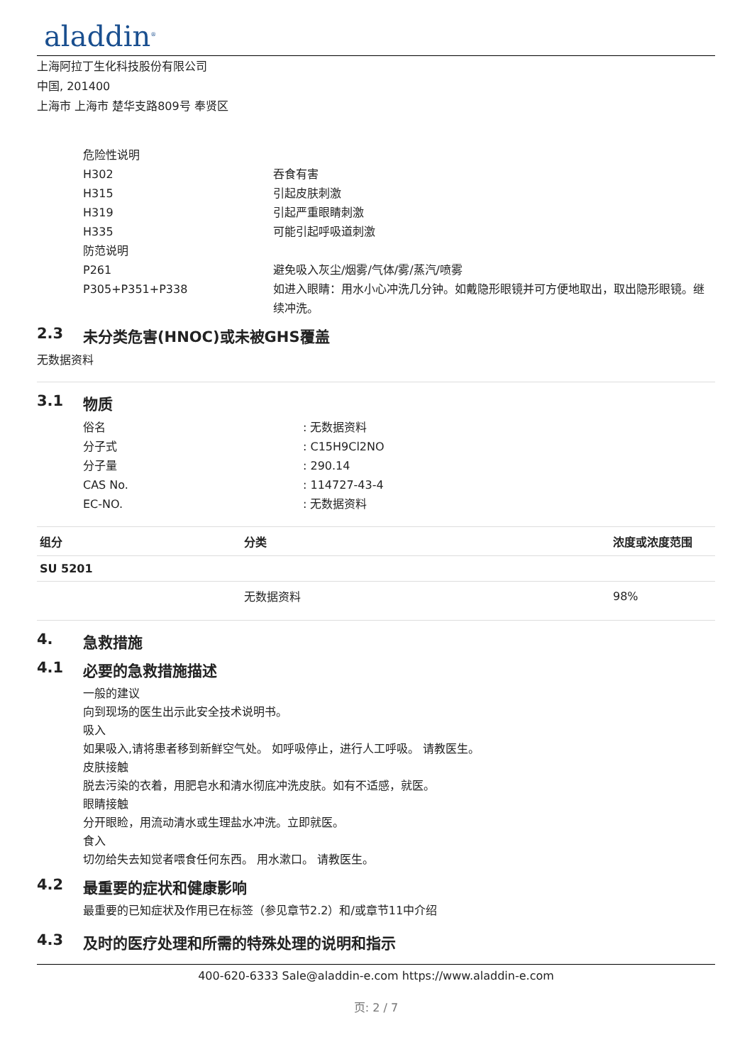aladdin<sup>®</sup>
上海阿拉丁生化科技股份有限公司
中国, 201400
上海市 上海市 楚华支路809号 奉贤区
危险性说明
H302 吞食有害
H315 引起皮肤刺激
H319 引起严重眼睛刺激
H335 可能引起呼吸道刺激
防范说明
P261 避免吸入灰尘/烟雾/气体/雾/蒸汽/喷雾
P305+P351+P338 如进入眼睛：用水小心冲洗几分钟。如戴隐形眼镜并可方便地取出，取出隐形眼镜。继续冲洗。
2.3 未分类危害(HNOC)或未被GHS覆盖
无数据资料
3.1 物质
俗名 : 无数据资料
分子式 : C15H9Cl2NO
分子量 : 290.14
CAS No. : 114727-43-4
EC-NO. : 无数据资料
| 组分 | 分类 | 浓度或浓度范围 |
| --- | --- | --- |
| SU 5201 | | |
| | 无数据资料 | 98% |
4. 急救措施
4.1 必要的急救措施描述
一般的建议
向到现场的医生出示此安全技术说明书。
吸入
如果吸入,请将患者移到新鲜空气处。 如呼吸停止，进行人工呼吸。 请教医生。
皮肤接触
脱去污染的衣着，用肥皂水和清水彻底冲洗皮肤。如有不适感，就医。
眼睛接触
分开眼睑，用流动清水或生理盐水冲洗。立即就医。
食入
切勿给失去知觉者喂食任何东西。 用水漱口。 请教医生。
4.2 最重要的症状和健康影响
最重要的已知症状及作用已在标签（参见章节2.2）和/或章节11中介绍
4.3 及时的医疗处理和所需的特殊处理的说明和指示
400-620-6333 Sale@aladdin-e.com https://www.aladdin-e.com
页: 2 / 7